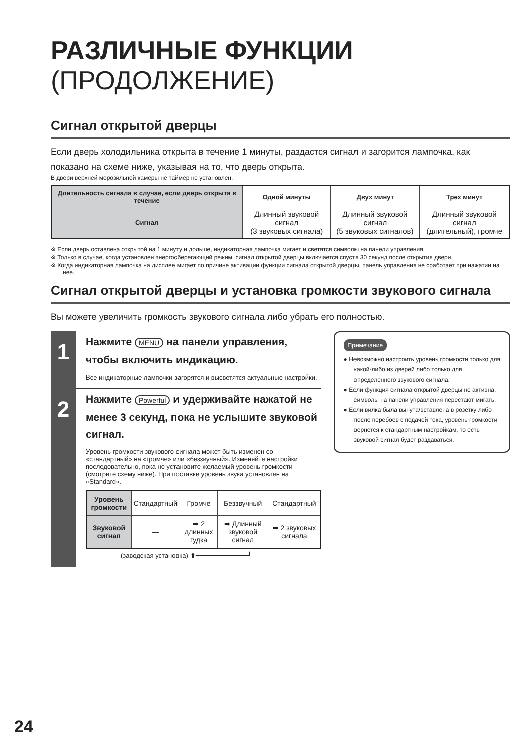РАЗЛИЧНЫЕ ФУНКЦИИ (ПРОДОЛЖЕНИЕ)
Сигнал открытой дверцы
Если дверь холодильника открыта в течение 1 минуты, раздастся сигнал и загорится лампочка, как показано на схеме ниже, указывая на то, что дверь открыта.
В двери верхней морозильной камеры не таймер не установлен.
| Длительность сигнала в случае, если дверь открыта в течение | Одной минуты | Двух минут | Трех минут |
| --- | --- | --- | --- |
| Сигнал | Длинный звуковой сигнал (3 звуковых сигнала) | Длинный звуковой сигнал (5 звуковых сигналов) | Длинный звуковой сигнал (длительный), громче |
※ Если дверь оставлена открытой на 1 минуту и дольше, индикаторная лампочка мигает и светятся символы на панели управления.
※ Только в случае, когда установлен энергосберегающий режим, сигнал открытой дверцы включается спустя 30 секунд после открытия двери.
※ Когда индикаторная лампочка на дисплее мигает по причине активации функции сигнала открытой дверцы, панель управления не сработает при нажатии на нее.
Сигнал открытой дверцы и установка громкости звукового сигнала
Вы можете увеличить громкость звукового сигнала либо убрать его полностью.
1
Нажмите MENU на панели управления, чтобы включить индикацию.
Все индикаторные лампочки загорятся и высветятся актуальные настройки.
2
Нажмите Powerful и удерживайте нажатой не менее 3 секунд, пока не услышите звуковой сигнал.
Уровень громкости звукового сигнала может быть изменен со «стандартный» на «громче» или «беззвучный». Изменяйте настройки последовательно, пока не установите желаемый уровень громкости (смотрите схему ниже). При поставке уровень звука установлен на «Standard».
| Уровень громкости | Стандартный | Громче | Беззвучный | Стандартный |
| Звуковой сигнал | — | ➡ 2 длинных гудка | ➡ Длинный звуковой сигнал | ➡ 2 звуковых сигнала |
(заводская установка) ⬆━━━━━━━━━━━━━┛
Примечание
● Невозможно настроить уровень громкости только для какой-либо из дверей либо только для определенного звукового сигнала.
● Если функция сигнала открытой дверцы не активна, символы на панели управления перестают мигать.
● Если вилка была вынута/вставлена в розетку либо после перебоев с подачей тока, уровень громкости вернется к стандартным настройкам, то есть звуковой сигнал будет раздаваться.
24